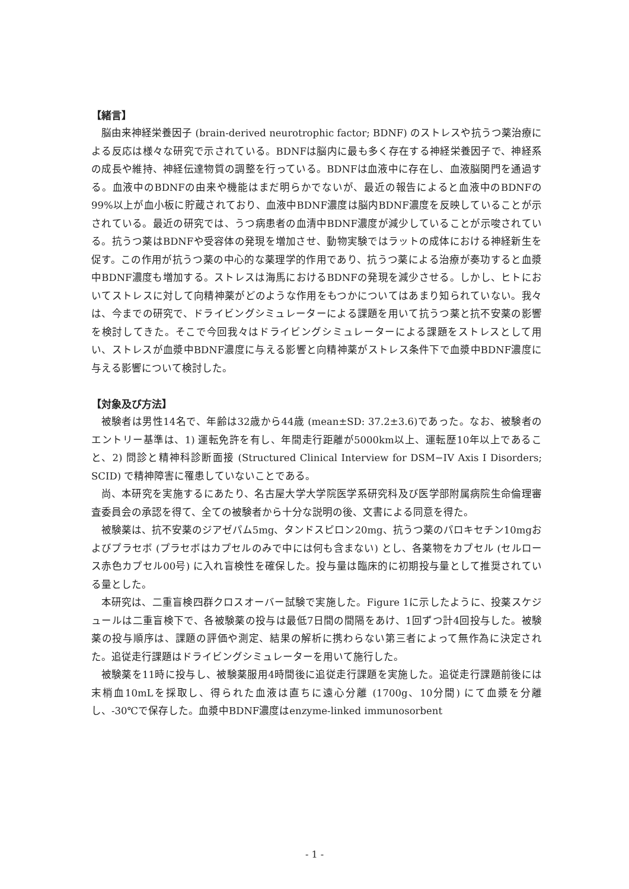【緒言】
脳由来神経栄養因子 (brain-derived neurotrophic factor; BDNF) のストレスや抗うつ薬治療による反応は様々な研究で示されている。BDNFは脳内に最も多く存在する神経栄養因子で、神経系の成長や維持、神経伝達物質の調整を行っている。BDNFは血液中に存在し、血液脳関門を通過する。血液中のBDNFの由来や機能はまだ明らかでないが、最近の報告によると血液中のBDNFの99%以上が血小板に貯蔵されており、血液中BDNF濃度は脳内BDNF濃度を反映していることが示されている。最近の研究では、うつ病患者の血清中BDNF濃度が減少していることが示唆されている。抗うつ薬はBDNFや受容体の発現を増加させ、動物実験ではラットの成体における神経新生を促す。この作用が抗うつ薬の中心的な薬理学的作用であり、抗うつ薬による治療が奏功すると血漿中BDNF濃度も増加する。ストレスは海馬におけるBDNFの発現を減少させる。しかし、ヒトにおいてストレスに対して向精神薬がどのような作用をもつかについてはあまり知られていない。我々は、今までの研究で、ドライビングシミュレーターによる課題を用いて抗うつ薬と抗不安薬の影響を検討してきた。そこで今回我々はドライビングシミュレーターによる課題をストレスとして用い、ストレスが血漿中BDNF濃度に与える影響と向精神薬がストレス条件下で血漿中BDNF濃度に与える影響について検討した。
【対象及び方法】
被験者は男性14名で、年齢は32歳から44歳 (mean±SD: 37.2±3.6)であった。なお、被験者のエントリー基準は、1) 運転免許を有し、年間走行距離が5000km以上、運転歴10年以上であること、2) 問診と精神科診断面接 (Structured Clinical Interview for DSM−IV Axis I Disorders; SCID) で精神障害に罹患していないことである。
尚、本研究を実施するにあたり、名古屋大学大学院医学系研究科及び医学部附属病院生命倫理審査委員会の承認を得て、全ての被験者から十分な説明の後、文書による同意を得た。
被験薬は、抗不安薬のジアゼパム5mg、タンドスピロン20mg、抗うつ薬のパロキセチン10mgおよびプラセボ (プラセボはカプセルのみで中には何も含まない) とし、各薬物をカプセル (セルロース赤色カプセル00号) に入れ盲検性を確保した。投与量は臨床的に初期投与量として推奨されている量とした。
本研究は、二重盲検四群クロスオーバー試験で実施した。Figure 1に示したように、投薬スケジュールは二重盲検下で、各被験薬の投与は最低7日間の間隔をあけ、1回ずつ計4回投与した。被験薬の投与順序は、課題の評価や測定、結果の解析に携わらない第三者によって無作為に決定された。追従走行課題はドライビングシミュレーターを用いて施行した。
被験薬を11時に投与し、被験薬服用4時間後に追従走行課題を実施した。追従走行課題前後には末梢血10mLを採取し、得られた血液は直ちに遠心分離 (1700g、10分間) にて血漿を分離し、-30℃で保存した。血漿中BDNF濃度はenzyme-linked immunosorbent
- 1 -